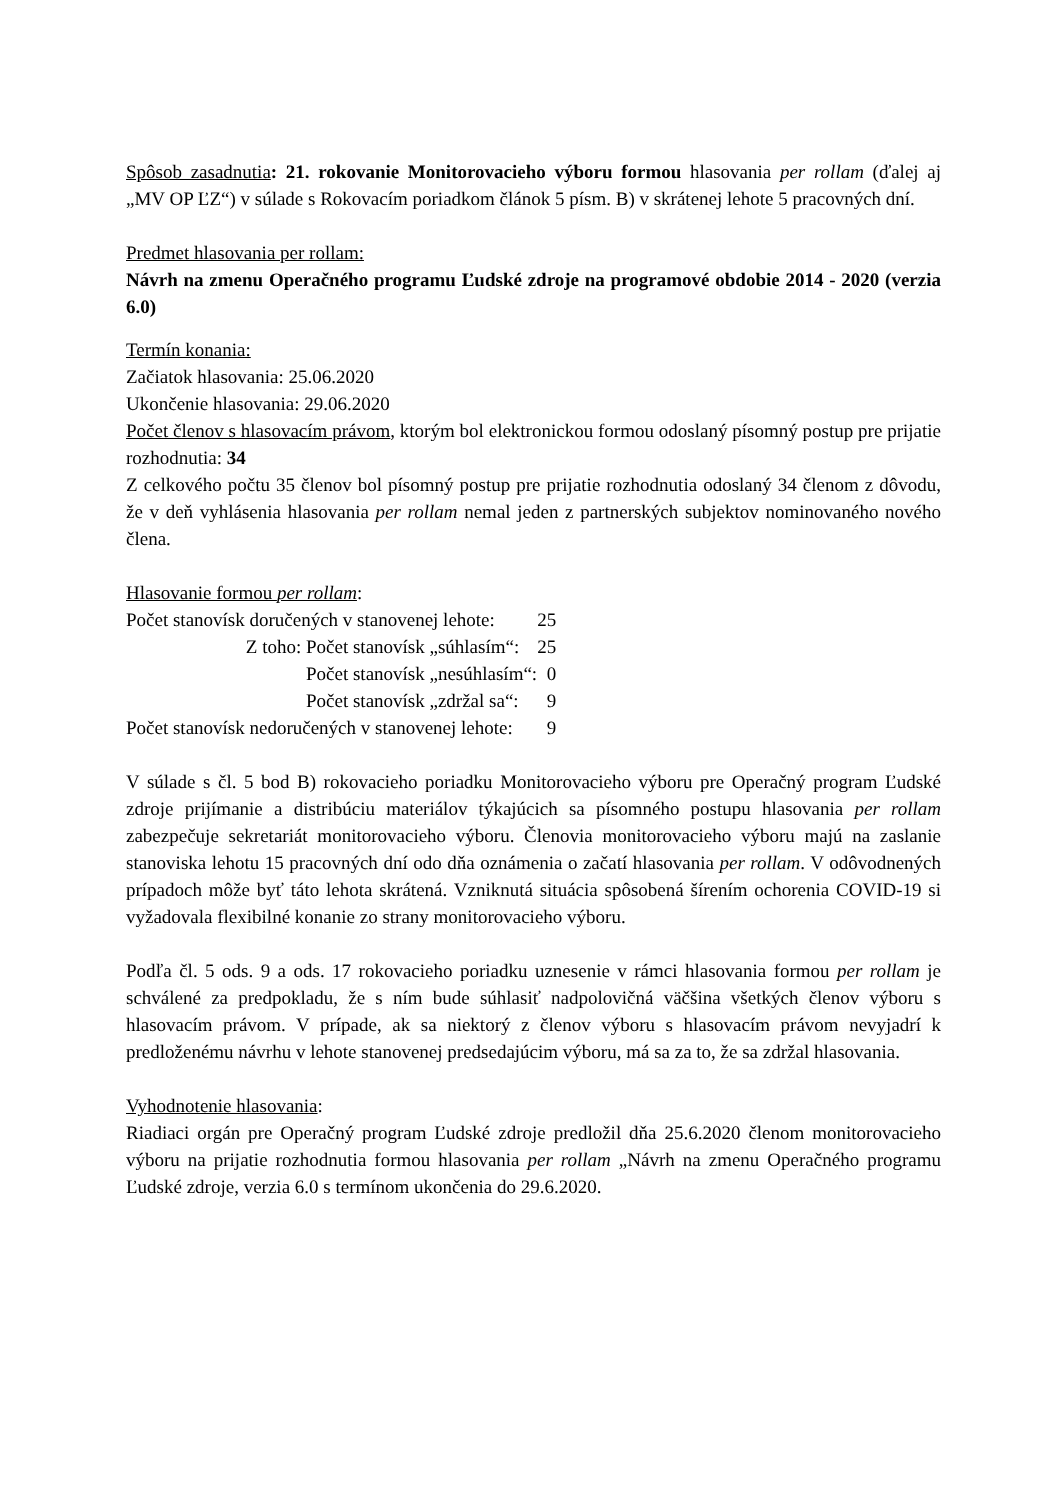Spôsob zasadnutia: 21. rokovanie Monitorovacieho výboru formou hlasovania per rollam (ďalej aj „MV OP ĽZ“) v súlade s Rokovacím poriadkom článok 5 písm. B) v skrátenej lehote 5 pracovných dní.
Predmet hlasovania per rollam:
Návrh na zmenu Operačného programu Ľudské zdroje na programové obdobie 2014 - 2020 (verzia 6.0)
Termín konania:
Začiatok hlasovania: 25.06.2020
Ukončenie hlasovania: 29.06.2020
Počet členov s hlasovacím právom, ktorým bol elektronickou formou odoslaný písomný postup pre prijatie rozhodnutia: 34
Z celkového počtu 35 členov bol písomný postup pre prijatie rozhodnutia odoslaný 34 členom z dôvodu, že v deň vyhlásenia hlasovania per rollam nemal jeden z partnerských subjektov nominovaného nového člena.
Hlasovanie formou per rollam:
| Počet stanovísk doručených v stanovenej lehote: | | 25 |
| Z toho: | Počet stanovísk „súhlasím“: | 25 |
| | Počet stanovísk „nesúhlasím“: | 0 |
| | Počet stanovísk „zdržal sa“: | 9 |
| Počet stanovísk nedoručených v stanovenej lehote: | | 9 |
V súlade s čl. 5 bod B) rokovacieho poriadku Monitorovacieho výboru pre Operačný program Ľudské zdroje prijímanie a distribúciu materiálov týkajúcich sa písomného postupu hlasovania per rollam zabezpečuje sekretariát monitorovacieho výboru. Členovia monitorovacieho výboru majú na zaslanie stanoviska lehotu 15 pracovných dní odo dňa oznámenia o začatí hlasovania per rollam. V odôvodnených prípadoch môže byť táto lehota skrátená. Vzniknutá situácia spôsobená šírením ochorenia COVID-19 si vyžadovala flexibilné konanie zo strany monitorovacieho výboru.
Podľa čl. 5 ods. 9 a ods. 17 rokovacieho poriadku uznesenie v rámci hlasovania formou per rollam je schválené za predpokladu, že s ním bude súhlasiť nadpolovičná väčšina všetkých členov výboru s hlasovacím právom. V prípade, ak sa niektorý z členov výboru s hlasovacím právom nevyjadrí k predloženému návrhu v lehote stanovenej predsedajúcim výboru, má sa za to, že sa zdržal hlasovania.
Vyhodnotenie hlasovania:
Riadiaci orgán pre Operačný program Ľudské zdroje predložil dňa 25.6.2020 členom monitorovacieho výboru na prijatie rozhodnutia formou hlasovania per rollam „Návrh na zmenu Operačného programu Ľudské zdroje, verzia 6.0 s termínom ukončenia do 29.6.2020.